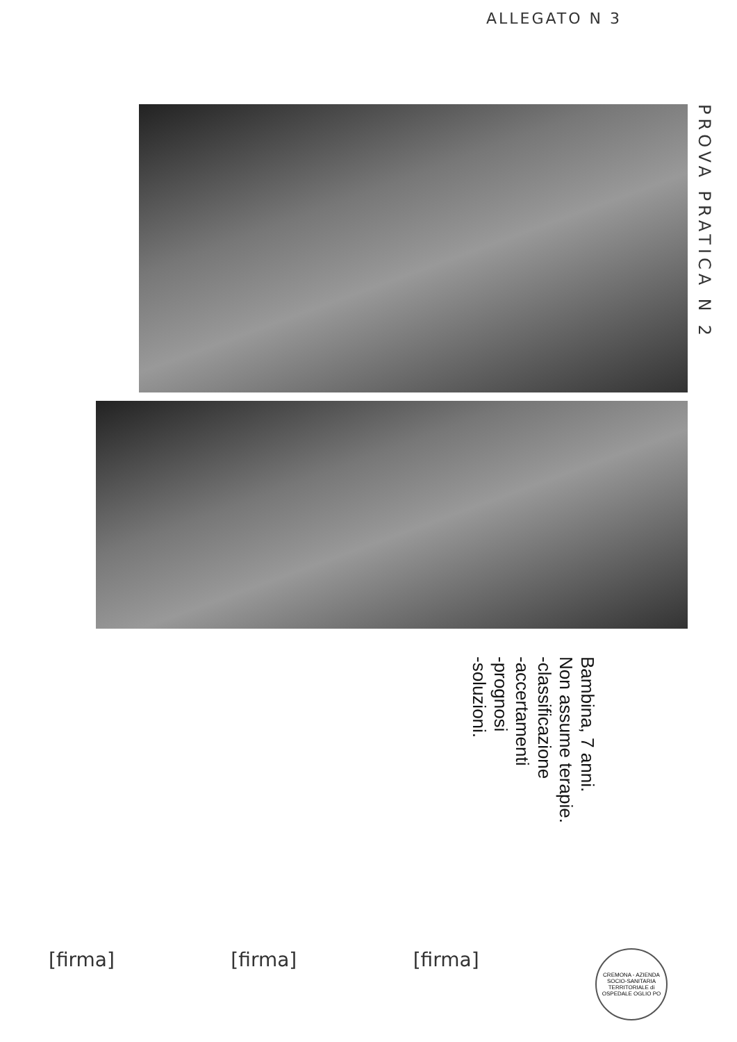ALLEGATO N 3
PROVA PRATICA N 2
Bambina, 7 anni.
Non assume terapie.
-classificazione
-accertamenti
-prognosi
-soluzioni.
[firma] [firma] [firma]
CREMONA - AZIENDA SOCIO-SANITARIA TERRITORIALE di OSPEDALE OGLIO PO